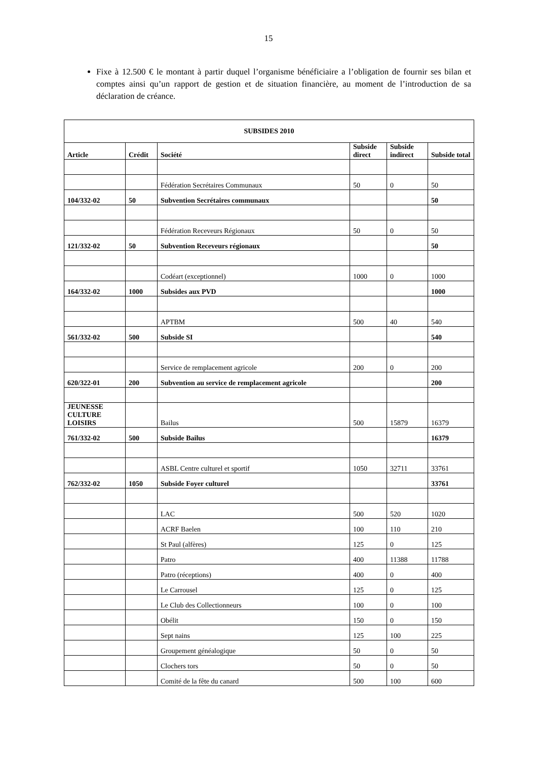15
Fixe à 12.500 € le montant à partir duquel l’organisme bénéficiaire a l’obligation de fournir ses bilan et comptes ainsi qu’un rapport de gestion et de situation financière, au moment de l’introduction de sa déclaration de créance.
| SUBSIDES 2010 | | | | | |
| --- | --- | --- | --- | --- | --- |
| Article | Crédit | Société | Subside direct | Subside indirect | Subside total |
| | | Fédération Secrétaires Communaux | 50 | 0 | 50 |
| 104/332-02 | 50 | Subvention Secrétaires communaux | | | 50 |
| | | Fédération Receveurs Régionaux | 50 | 0 | 50 |
| 121/332-02 | 50 | Subvention Receveurs régionaux | | | 50 |
| | | Codéart (exceptionnel) | 1000 | 0 | 1000 |
| 164/332-02 | 1000 | Subsides aux PVD | | | 1000 |
| | | APTBM | 500 | 40 | 540 |
| 561/332-02 | 500 | Subside SI | | | 540 |
| | | Service de remplacement agricole | 200 | 0 | 200 |
| 620/322-01 | 200 | Subvention au service de remplacement agricole | | | 200 |
| JEUNESSE CULTURE LOISIRS | | Bailus | 500 | 15879 | 16379 |
| 761/332-02 | 500 | Subside Bailus | | | 16379 |
| | | ASBL Centre culturel et sportif | 1050 | 32711 | 33761 |
| 762/332-02 | 1050 | Subside Foyer culturel | | | 33761 |
| | | LAC | 500 | 520 | 1020 |
| | | ACRF Baelen | 100 | 110 | 210 |
| | | St Paul (alfères) | 125 | 0 | 125 |
| | | Patro | 400 | 11388 | 11788 |
| | | Patro (réceptions) | 400 | 0 | 400 |
| | | Le Carrousel | 125 | 0 | 125 |
| | | Le Club des Collectionneurs | 100 | 0 | 100 |
| | | Obélit | 150 | 0 | 150 |
| | | Sept nains | 125 | 100 | 225 |
| | | Groupement généalogique | 50 | 0 | 50 |
| | | Clochers tors | 50 | 0 | 50 |
| | | Comité de la fête du canard | 500 | 100 | 600 |